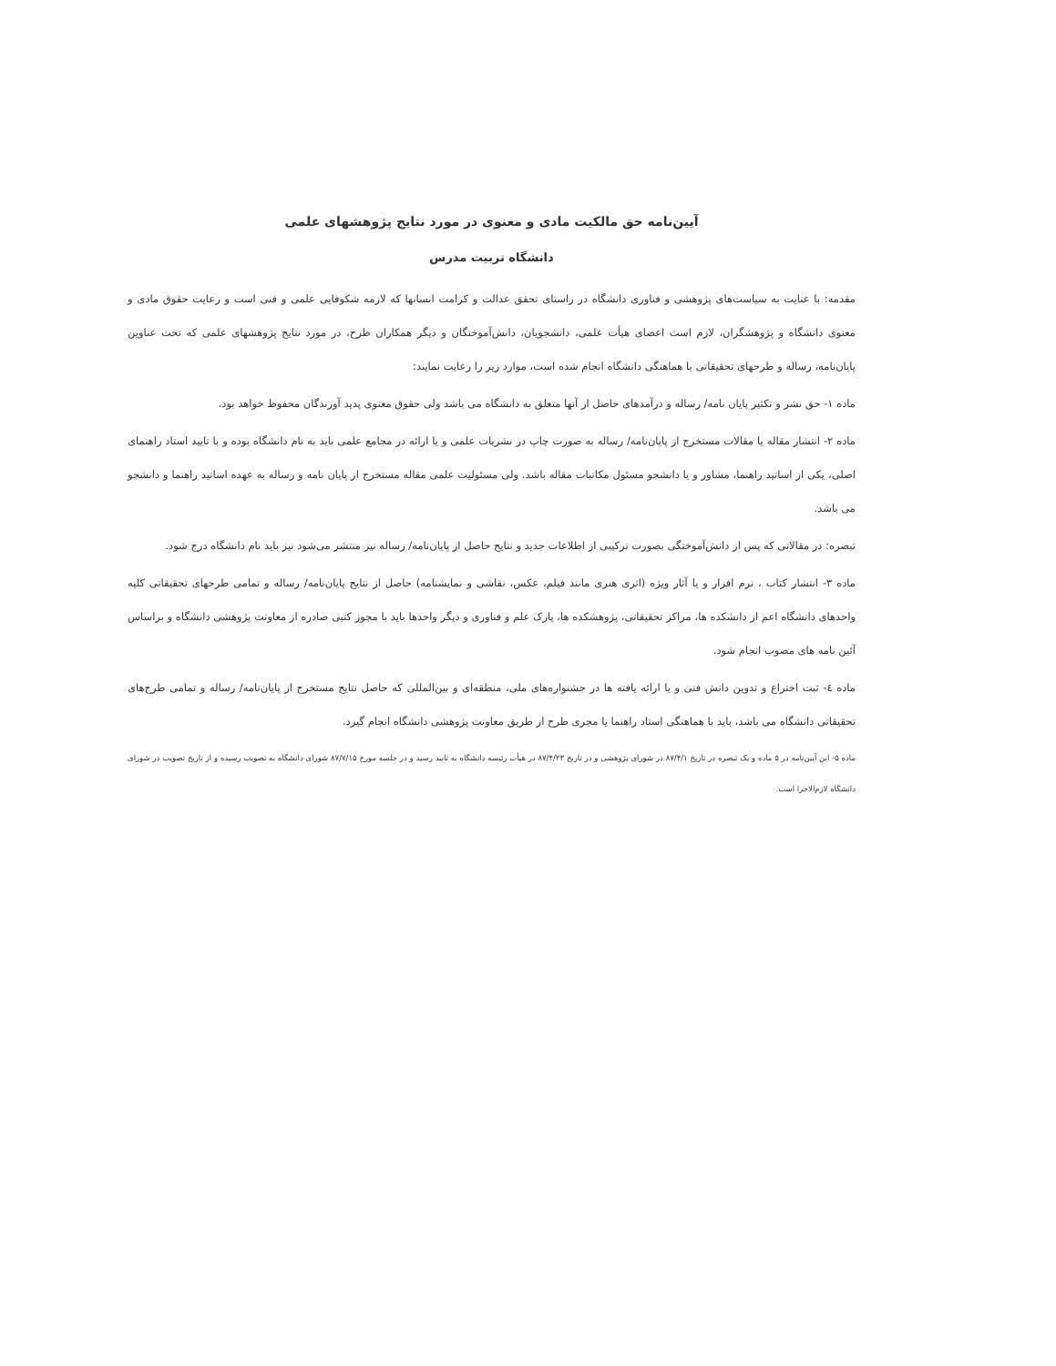آیین‌نامه حق مالکیت مادی و معنوی در مورد نتایج پژوهشهای علمی
دانشگاه تربیت مدرس
مقدمه: با عنایت به سیاست‌های پژوهشی و فناوری دانشگاه در راستای تحقق عدالت و کرامت انسانها که لازمه شکوفایی علمی و فنی است و رعایت حقوق مادی و معنوی دانشگاه و پژوهشگران، لازم است اعضای هیأت علمی، دانشجویان، دانش‌آموختگان و دیگر همکاران طرح، در مورد نتایج پژوهشهای علمی که تحت عناوین پایان‌نامه، رساله و طرحهای تحقیقاتی با هماهنگی دانشگاه انجام شده است، موارد زیر را رعایت نمایند:
ماده ۱- حق نشر و تکثیر پایان نامه/ رساله و درآمدهای حاصل از آنها متعلق به دانشگاه می باشد ولی حقوق معنوی پدید آورندگان محفوظ خواهد بود.
ماده ۲- انتشار مقاله یا مقالات مستخرج از پایان‌نامه/ رساله به صورت چاپ در نشریات علمی و یا ارائه در مجامع علمی باید به نام دانشگاه بوده و با تایید استاد راهنمای اصلی، یکی از اساتید راهنما، مشاور و یا دانشجو مسئول مکاتبات مقاله باشد. ولی مسئولیت علمی مقاله مستخرج از پایان نامه و رساله به عهده اساتید راهنما و دانشجو می باشد.
تبصره: در مقالاتی که پس از دانش‌آموختگی بصورت ترکیبی از اطلاعات جدید و نتایج حاصل از پایان‌نامه/ رساله نیز منتشر می‌شود نیز باید نام دانشگاه درج شود.
ماده ۳- انتشار کتاب ، نرم افزار و یا آثار ویژه (اثری هنری مانند فیلم، عکس، نقاشی و نمایشنامه) حاصل از نتایج پایان‌نامه/ رساله و تمامی طرحهای تحقیقاتی کلیه واحدهای دانشگاه اعم از دانشکده ها، مراکز تحقیقاتی، پژوهشکده ها، پارک علم و فناوری و دیگر واحدها باید با مجوز کتبی صادره از معاونت پژوهشی دانشگاه و براساس آئین نامه های مصوب انجام شود.
ماده ٤- ثبت اختراع و تدوین دانش فنی و یا ارائه یافته ها در جشنواره‌های ملی، منطقه‌ای و بین‌المللی که حاصل نتایج مستخرج از پایان‌نامه/ رساله و تمامی طرح‌های تحقیقاتی دانشگاه می باشد، باید با هماهنگی استاد راهنما یا مجری طرح از طریق معاونت پژوهشی دانشگاه انجام گیرد.
ماده ۵- این آیین‌نامه در ۵ ماده و یک تبصره در تاریخ ۸۷/۴/۱ در شورای پژوهشی و در تاریخ ۸۷/۴/۲۳ در هیأت رئیسه دانشگاه به تایید رسید و در جلسه مورخ ۸۷/۷/۱۵ شورای دانشگاه به تصویب رسیده و از تاریخ تصویب در شورای دانشگاه لازم‌الاجرا است.